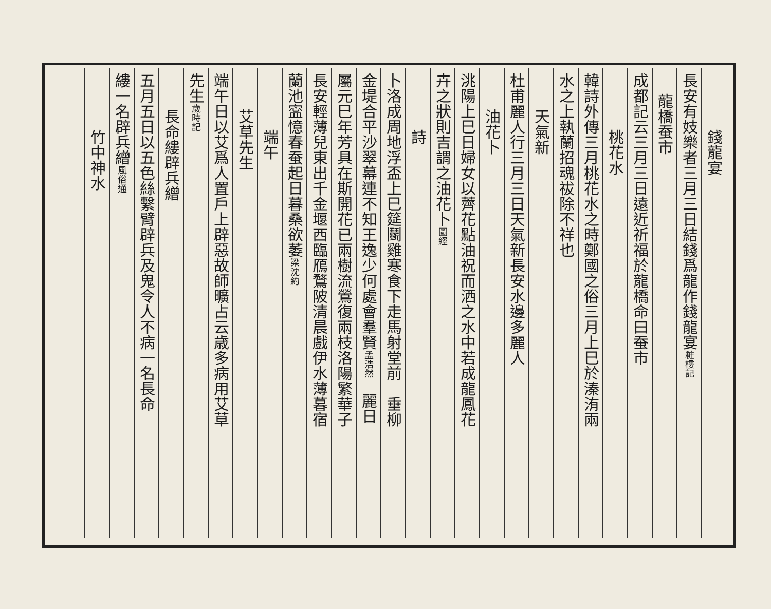錢龍宴
長安有妓樂者三月三日結錢爲龍作錢龍宴粧樓記
龍橋蚕市
成都記云三月三日遠近祈福於龍橋命曰蚕市
桃花水
韓詩外傳三月桃花水之時鄭國之俗三月上巳於溱洧兩
水之上執蘭招魂祓除不祥也
天氣新
杜甫麗人行三月三日天氣新長安水邊多麗人
油花卜
洮陽上巳日婦女以薺花點油祝而洒之水中若成龍鳳花
卉之狀則吉謂之油花卜圖經
詩
卜洛成周地浮盃上巳筵鬬雞寒食下走馬射堂前　垂柳
金堤合平沙翠幕連不知王逸少何處會羣賢孟浩然　麗日
屬元巳年芳具在斯開花已兩樹流鶯復兩枝洛陽繁華子
長安輕薄兒東出千金堰西臨鴈鶩陂清晨戲伊水薄暮宿
蘭池寍憶春蚕起日暮桑欲萎梁沈約
端午
艾草先生
端午日以艾爲人置戶上辟惡故師曠占云歳多病用艾草
先生歳時記
長命縷辟兵繒
五月五日以五色絲繫臂辟兵及鬼令人不病一名長命
縷一名辟兵繒風俗通
竹中神水